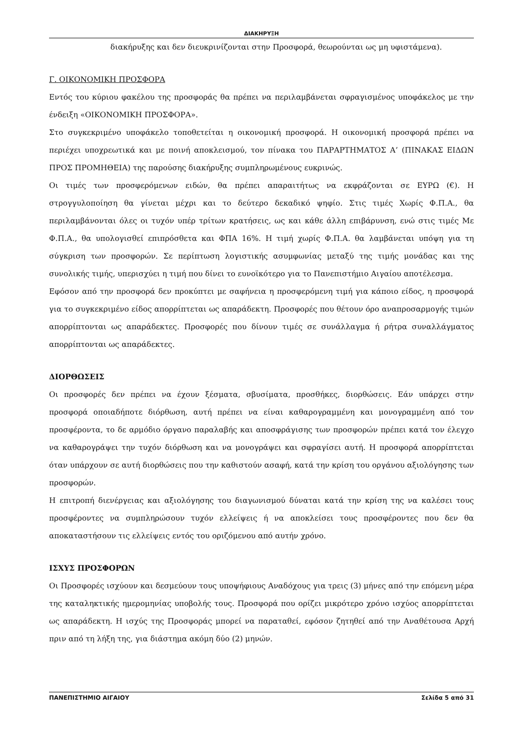ΔΙΑΚΗΡΥΞΗ
διακήρυξης και δεν διευκρινίζονται στην Προσφορά, θεωρούνται ως μη υφιστάμενα).
Γ. ΟΙΚΟΝΟΜΙΚΗ ΠΡΟΣΦΟΡΑ
Εντός του κύριου φακέλου της προσφοράς θα πρέπει να περιλαμβάνεται σφραγισμένος υποφάκελος με την ένδειξη «ΟΙΚΟΝΟΜΙΚΗ ΠΡΟΣΦΟΡΑ».
Στο συγκεκριμένο υποφάκελο τοποθετείται η οικονομική προσφορά. Η οικονομική προσφορά πρέπει να περιέχει υποχρεωτικά και με ποινή αποκλεισμού, τον πίνακα του ΠΑΡΑΡΤΗΜΑΤΟΣ Α’ (ΠΙΝΑΚΑΣ ΕΙΔΩΝ ΠΡΟΣ ΠΡΟΜΗΘΕΙΑ) της παρούσης διακήρυξης συμπληρωμένους ευκρινώς.
Οι τιμές των προσφερόμενων ειδών, θα πρέπει απαραιτήτως να εκφράζονται σε ΕΥΡΩ (€). Η στρογγυλοποίηση θα γίνεται μέχρι και το δεύτερο δεκαδικό ψηφίο. Στις τιμές Χωρίς Φ.Π.Α., θα περιλαμβάνονται όλες οι τυχόν υπέρ τρίτων κρατήσεις, ως και κάθε άλλη επιβάρυνση, ενώ στις τιμές Με Φ.Π.Α., θα υπολογισθεί επιπρόσθετα και ΦΠΑ 16%. Η τιμή χωρίς Φ.Π.Α. θα λαμβάνεται υπόψη για τη σύγκριση των προσφορών. Σε περίπτωση λογιστικής ασυμφωνίας μεταξύ της τιμής μονάδας και της συνολικής τιμής, υπερισχύει η τιμή που δίνει το ευνοϊκότερο για το Πανεπιστήμιο Αιγαίου αποτέλεσμα.
Εφόσον από την προσφορά δεν προκύπτει με σαφήνεια η προσφερόμενη τιμή για κάποιο είδος, η προσφορά για το συγκεκριμένο είδος απορρίπτεται ως απαράδεκτη. Προσφορές που θέτουν όρο αναπροσαρμογής τιμών απορρίπτονται ως απαράδεκτες. Προσφορές που δίνουν τιμές σε συνάλλαγμα ή ρήτρα συναλλάγματος απορρίπτονται ως απαράδεκτες.
ΔΙΟΡΘΩΣΕΙΣ
Οι προσφορές δεν πρέπει να έχουν ξέσματα, σβυσίματα, προσθήκες, διορθώσεις. Εάν υπάρχει στην προσφορά οποιαδήποτε διόρθωση, αυτή πρέπει να είναι καθαρογραμμένη και μονογραμμένη από τον προσφέροντα, το δε αρμόδιο όργανο παραλαβής και αποσφράγισης των προσφορών πρέπει κατά τον έλεγχο να καθαρογράψει την τυχόν διόρθωση και να μονογράψει και σφραγίσει αυτή. Η προσφορά απορρίπτεται όταν υπάρχουν σε αυτή διορθώσεις που την καθιστούν ασαφή, κατά την κρίση του οργάνου αξιολόγησης των προσφορών.
Η επιτροπή διενέργειας και αξιολόγησης του διαγωνισμού δύναται κατά την κρίση της να καλέσει τους προσφέροντες να συμπληρώσουν τυχόν ελλείψεις ή να αποκλείσει τους προσφέροντες που δεν θα αποκαταστήσουν τις ελλείψεις εντός του οριζόμενου από αυτήν χρόνο.
ΙΣΧΥΣ ΠΡΟΣΦΟΡΩΝ
Οι Προσφορές ισχύουν και δεσμεύουν τους υποψήφιους Αναδόχους για τρεις (3) μήνες από την επόμενη μέρα της καταληκτικής ημερομηνίας υποβολής τους. Προσφορά που ορίζει μικρότερο χρόνο ισχύος απορρίπτεται ως απαράδεκτη. Η ισχύς της Προσφοράς μπορεί να παραταθεί, εφόσον ζητηθεί από την Αναθέτουσα Αρχή πριν από τη λήξη της, για διάστημα ακόμη δύο (2) μηνών.
ΠΑΝΕΠΙΣΤΗΜΙΟ ΑΙΓΑΙΟΥ Σελίδα 5 από 31